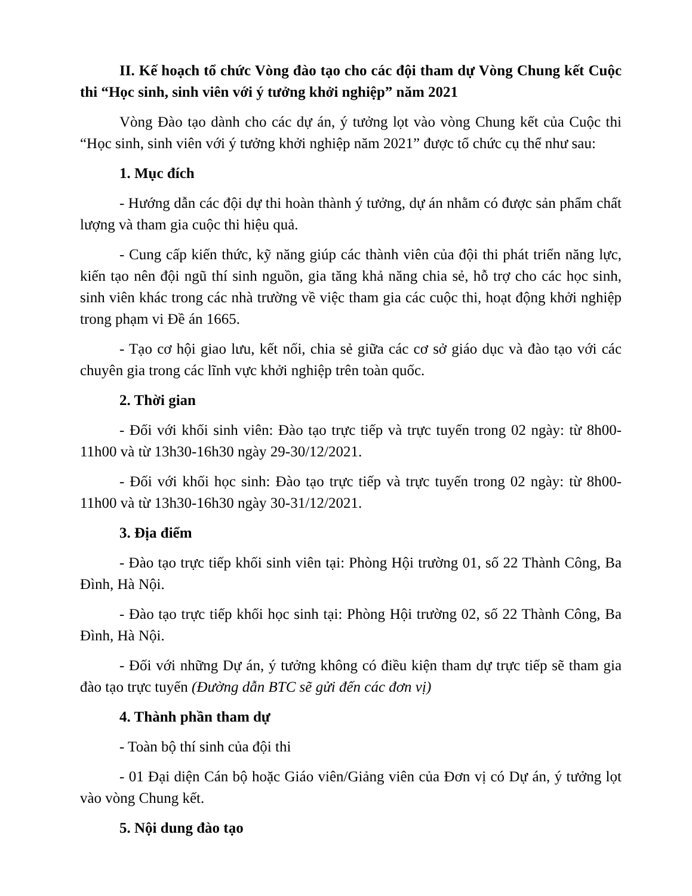II. Kế hoạch tổ chức Vòng đào tạo cho các đội tham dự Vòng Chung kết Cuộc thi “Học sinh, sinh viên với ý tưởng khởi nghiệp” năm 2021
Vòng Đào tạo dành cho các dự án, ý tưởng lọt vào vòng Chung kết của Cuộc thi “Học sinh, sinh viên với ý tưởng khởi nghiệp năm 2021” được tổ chức cụ thể như sau:
1. Mục đích
- Hướng dẫn các đội dự thi hoàn thành ý tưởng, dự án nhằm có được sản phẩm chất lượng và tham gia cuộc thi hiệu quả.
- Cung cấp kiến thức, kỹ năng giúp các thành viên của đội thi phát triển năng lực, kiến tạo nên đội ngũ thí sinh nguồn, gia tăng khả năng chia sẻ, hỗ trợ cho các học sinh, sinh viên khác trong các nhà trường về việc tham gia các cuộc thi, hoạt động khởi nghiệp trong phạm vi Đề án 1665.
- Tạo cơ hội giao lưu, kết nối, chia sẻ giữa các cơ sở giáo dục và đào tạo với các chuyên gia trong các lĩnh vực khởi nghiệp trên toàn quốc.
2. Thời gian
- Đối với khối sinh viên: Đào tạo trực tiếp và trực tuyến trong 02 ngày: từ 8h00-11h00 và từ 13h30-16h30 ngày 29-30/12/2021.
- Đối với khối học sinh: Đào tạo trực tiếp và trực tuyến trong 02 ngày: từ 8h00-11h00 và từ 13h30-16h30 ngày 30-31/12/2021.
3. Địa điểm
- Đào tạo trực tiếp khối sinh viên tại: Phòng Hội trường 01, số 22 Thành Công, Ba Đình, Hà Nội.
- Đào tạo trực tiếp khối học sinh tại: Phòng Hội trường 02, số 22 Thành Công, Ba Đình, Hà Nội.
- Đối với những Dự án, ý tưởng không có điều kiện tham dự trực tiếp sẽ tham gia đào tạo trực tuyến (Đường dẫn BTC sẽ gửi đến các đơn vị)
4. Thành phần tham dự
- Toàn bộ thí sinh của đội thi
- 01 Đại diện Cán bộ hoặc Giáo viên/Giảng viên của Đơn vị có Dự án, ý tưởng lọt vào vòng Chung kết.
5. Nội dung đào tạo